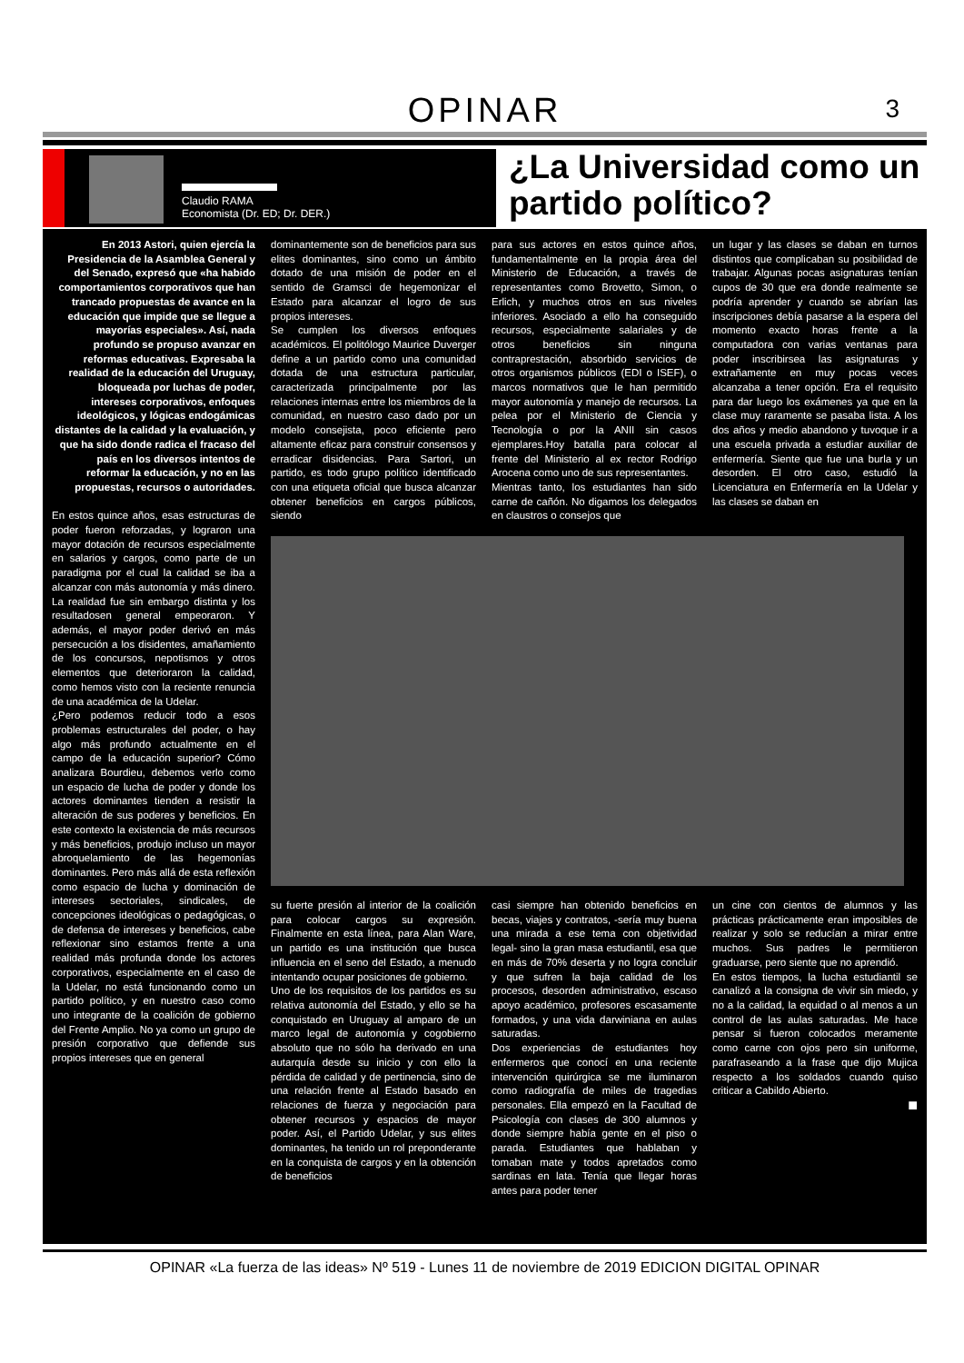OPINAR 3
Claudio RAMA
Economista (Dr. ED; Dr. DER.)
¿La Universidad como un partido político?
En 2013 Astori, quien ejercía la Presidencia de la Asamblea General y del Senado, expresó que «ha habido comportamientos corporativos que han trancado propuestas de avance en la educación que impide que se llegue a mayorías especiales». Así, nada profundo se propuso avanzar en reformas educativas. Expresaba la realidad de la educación del Uruguay, bloqueada por luchas de poder, intereses corporativos, enfoques ideológicos, y lógicas endogámicas distantes de la calidad y la evaluación, y que ha sido donde radica el fracaso del país en los diversos intentos de reformar la educación, y no en las propuestas, recursos o autoridades.
En estos quince años, esas estructuras de poder fueron reforzadas, y lograron una mayor dotación de recursos especialmente en salarios y cargos, como parte de un paradigma por el cual la calidad se iba a alcanzar con más autonomía y más dinero. La realidad fue sin embargo distinta y los resultadosen general empeoraron. Y además, el mayor poder derivó en más persecución a los disidentes, amañamiento de los concursos, nepotismos y otros elementos que deterioraron la calidad, como hemos visto con la reciente renuncia de una académica de la Udelar.
¿Pero podemos reducir todo a esos problemas estructurales del poder, o hay algo más profundo actualmente en el campo de la educación superior? Cómo analizara Bourdieu, debemos verlo como un espacio de lucha de poder y donde los actores dominantes tienden a resistir la alteración de sus poderes y beneficios. En este contexto la existencia de más recursos y más beneficios, produjo incluso un mayor abroquelamiento de las hegemonías dominantes. Pero más allá de esta reflexión como espacio de lucha y dominación de intereses sectoriales, sindicales, de concepciones ideológicas o pedagógicas, o de defensa de intereses y beneficios, cabe reflexionar sino estamos frente a una realidad más profunda donde los actores corporativos, especialmente en el caso de la Udelar, no está funcionando como un partido político, y en nuestro caso como uno integrante de la coalición de gobierno del Frente Amplio. No ya como un grupo de presión corporativo que defiende sus propios intereses que en general
dominantemente son de beneficios para sus elites dominantes, sino como un ámbito dotado de una misión de poder en el sentido de Gramsci de hegemonizar el Estado para alcanzar el logro de sus propios intereses.
Se cumplen los diversos enfoques académicos. El politólogo Maurice Duverger define a un partido como una comunidad dotada de una estructura particular, caracterizada principalmente por las relaciones internas entre los miembros de la comunidad, en nuestro caso dado por un modelo consejista, poco eficiente pero altamente eficaz para construir consensos y erradicar disidencias. Para Sartori, un partido, es todo grupo político identificado con una etiqueta oficial que busca alcanzar obtener beneficios en cargos públicos, siendo
para sus actores en estos quince años, fundamentalmente en la propia área del Ministerio de Educación, a través de representantes como Brovetto, Simon, o Erlich, y muchos otros en sus niveles inferiores. Asociado a ello ha conseguido recursos, especialmente salariales y de otros beneficios sin ninguna contraprestación, absorbido servicios de otros organismos públicos (EDI o ISEF), o marcos normativos que le han permitido mayor autonomía y manejo de recursos. La pelea por el Ministerio de Ciencia y Tecnología o por la ANII sin casos ejemplares.Hoy batalla para colocar al frente del Ministerio al ex rector Rodrigo Arocena como uno de sus representantes.
Mientras tanto, los estudiantes han sido carne de cañón. No digamos los delegados en claustros o consejos que
un lugar y las clases se daban en turnos distintos que complicaban su posibilidad de trabajar. Algunas pocas asignaturas tenían cupos de 30 que era donde realmente se podría aprender y cuando se abrían las inscripciones debía pasarse a la espera del momento exacto horas frente a la computadora con varias ventanas para poder inscribirsea las asignaturas y extrañamente en muy pocas veces alcanzaba a tener opción. Era el requisito para dar luego los exámenes ya que en la clase muy raramente se pasaba lista. A los dos años y medio abandono y tuvoque ir a una escuela privada a estudiar auxiliar de enfermería. Siente que fue una burla y un desorden. El otro caso, estudió la Licenciatura en Enfermería en la Udelar y las clases se daban en
su fuerte presión al interior de la coalición para colocar cargos su expresión. Finalmente en esta línea, para Alan Ware, un partido es una institución que busca influencia en el seno del Estado, a menudo intentando ocupar posiciones de gobierno.
Uno de los requisitos de los partidos es su relativa autonomía del Estado, y ello se ha conquistado en Uruguay al amparo de un marco legal de autonomía y cogobierno absoluto que no sólo ha derivado en una autarquía desde su inicio y con ello la pérdida de calidad y de pertinencia, sino de una relación frente al Estado basado en relaciones de fuerza y negociación para obtener recursos y espacios de mayor poder. Así, el Partido Udelar, y sus elites dominantes, ha tenido un rol preponderante en la conquista de cargos y en la obtención de beneficios
casi siempre han obtenido beneficios en becas, viajes y contratos, -sería muy buena una mirada a ese tema con objetividad legal- sino la gran masa estudiantil, esa que en más de 70% deserta y no logra concluir y que sufren la baja calidad de los procesos, desorden administrativo, escaso apoyo académico, profesores escasamente formados, y una vida darwiniana en aulas saturadas.
Dos experiencias de estudiantes hoy enfermeros que conocí en una reciente intervención quirúrgica se me iluminaron como radiografía de miles de tragedias personales. Ella empezó en la Facultad de Psicología con clases de 300 alumnos y donde siempre había gente en el piso o parada. Estudiantes que hablaban y tomaban mate y todos apretados como sardinas en lata. Tenía que llegar horas antes para poder tener
un cine con cientos de alumnos y las prácticas prácticamente eran imposibles de realizar y solo se reducían a mirar entre muchos. Sus padres le permitieron graduarse, pero siente que no aprendió.
En estos tiempos, la lucha estudiantil se canalizó a la consigna de vivir sin miedo, y no a la calidad, la equidad o al menos a un control de las aulas saturadas. Me hace pensar si fueron colocados meramente como carne con ojos pero sin uniforme, parafraseando a la frase que dijo Mujica respecto a los soldados cuando quiso criticar a Cabildo Abierto.
■
OPINAR «La fuerza de las ideas» Nº 519 - Lunes 11 de noviembre de 2019 EDICION DIGITAL OPINAR